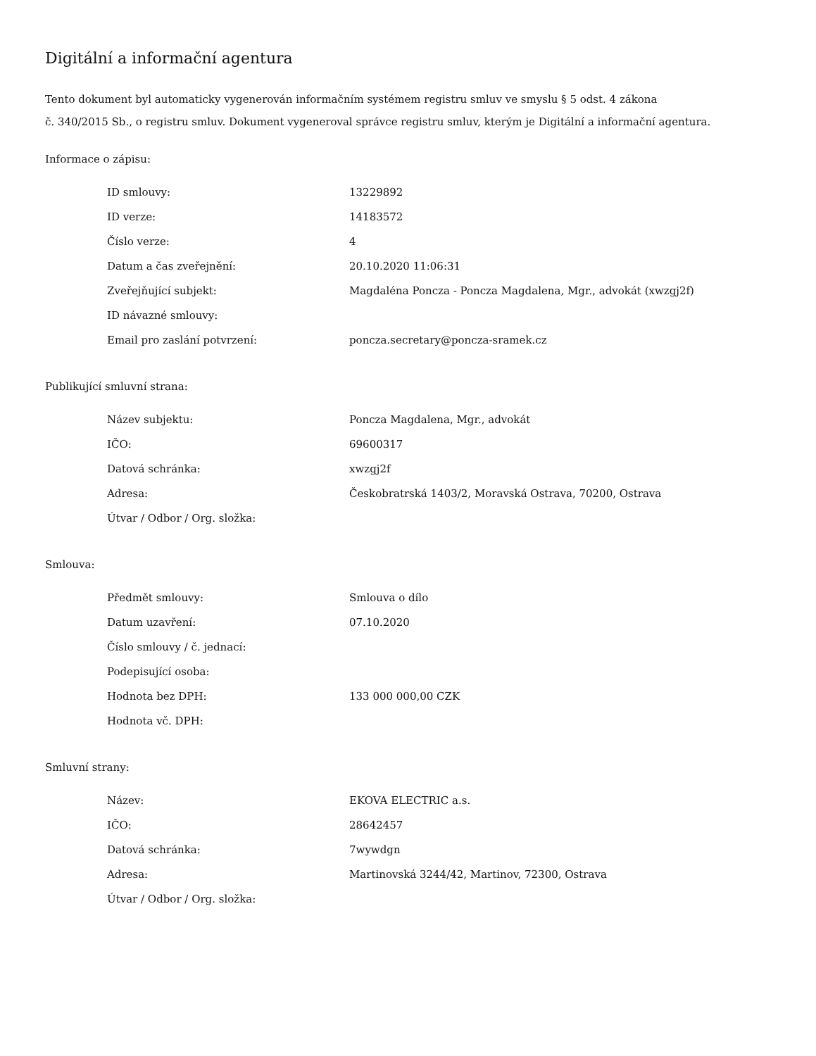Digitální a informační agentura
Tento dokument byl automaticky vygenerován informačním systémem registru smluv ve smyslu § 5 odst. 4 zákona
č. 340/2015 Sb., o registru smluv. Dokument vygeneroval správce registru smluv, kterým je Digitální a informační agentura.
Informace o zápisu:
| ID smlouvy: | 13229892 |
| ID verze: | 14183572 |
| Číslo verze: | 4 |
| Datum a čas zveřejnění: | 20.10.2020 11:06:31 |
| Zveřejňující subjekt: | Magdaléna Poncza - Poncza Magdalena, Mgr., advokát (xwzgj2f) |
| ID návazné smlouvy: | |
| Email pro zaslání potvrzení: | poncza.secretary@poncza-sramek.cz |
Publikující smluvní strana:
| Název subjektu: | Poncza Magdalena, Mgr., advokát |
| IČO: | 69600317 |
| Datová schránka: | xwzgj2f |
| Adresa: | Českobratrská 1403/2, Moravská Ostrava, 70200, Ostrava |
| Útvar / Odbor / Org. složka: | |
Smlouva:
| Předmět smlouvy: | Smlouva o dílo |
| Datum uzavření: | 07.10.2020 |
| Číslo smlouvy / č. jednací: | |
| Podepisující osoba: | |
| Hodnota bez DPH: | 133 000 000,00 CZK |
| Hodnota vč. DPH: | |
Smluvní strany:
| Název: | EKOVA ELECTRIC a.s. |
| IČO: | 28642457 |
| Datová schránka: | 7wywdgn |
| Adresa: | Martinovská 3244/42, Martinov, 72300, Ostrava |
| Útvar / Odbor / Org. složka: | |